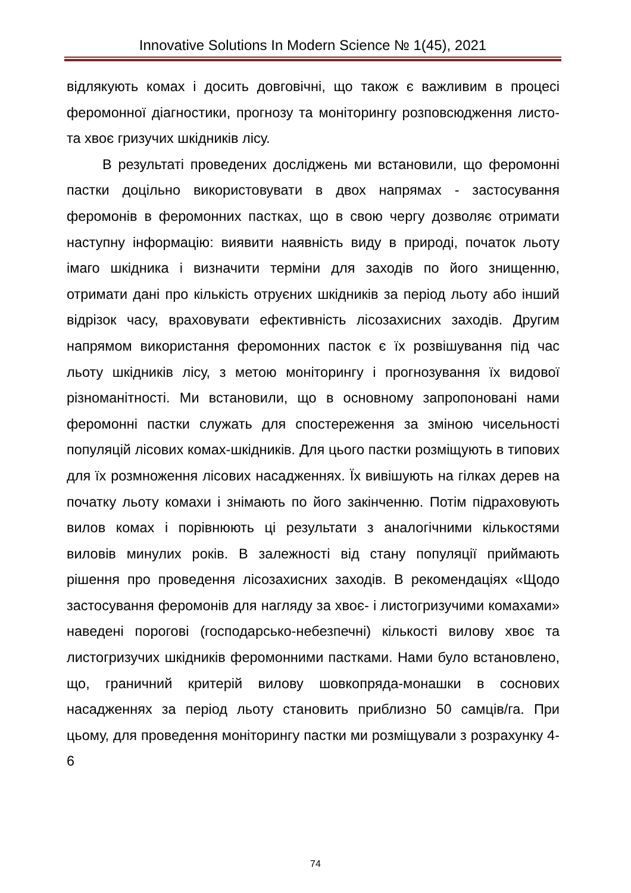Innovative Solutions In Modern Science № 1(45), 2021
відлякують комах і досить довговічні, що також є важливим в процесі феромонної діагностики, прогнозу та моніторингу розповсюдження листо- та хвоє гризучих шкідників лісу.
В результаті проведених досліджень ми встановили, що феромонні пастки доцільно використовувати в двох напрямах - застосування феромонів в феромонних пастках, що в свою чергу дозволяє отримати наступну інформацію: виявити наявність виду в природі, початок льоту імаго шкідника і визначити терміни для заходів по його знищенню, отримати дані про кількість отруєних шкідників за період льоту або інший відрізок часу, враховувати ефективність лісозахисних заходів. Другим напрямом використання феромонних пасток є їх розвішування під час льоту шкідників лісу, з метою моніторингу і прогнозування їх видової різноманітності. Ми встановили, що в основному запропоновані нами феромонні пастки служать для спостереження за зміною чисельності популяцій лісових комах-шкідників. Для цього пастки розміщують в типових для їх розмноження лісових насадженнях. Їх вивішують на гілках дерев на початку льоту комахи і знімають по його закінченню. Потім підраховують вилов комах і порівнюють ці результати з аналогічними кількостями виловів минулих років. В залежності від стану популяції приймають рішення про проведення лісозахисних заходів. В рекомендаціях «Щодо застосування феромонів для нагляду за хвоє- і листогризучими комахами» наведені порогові (господарсько-небезпечні) кількості вилову хвоє та листогризучих шкідників феромонними пастками. Нами було встановлено, що, граничний критерій вилову шовкопряда-монашки в соснових насадженнях за період льоту становить приблизно 50 самців/га. При цьому, для проведення моніторингу пастки ми розміщували з розрахунку 4-6
74